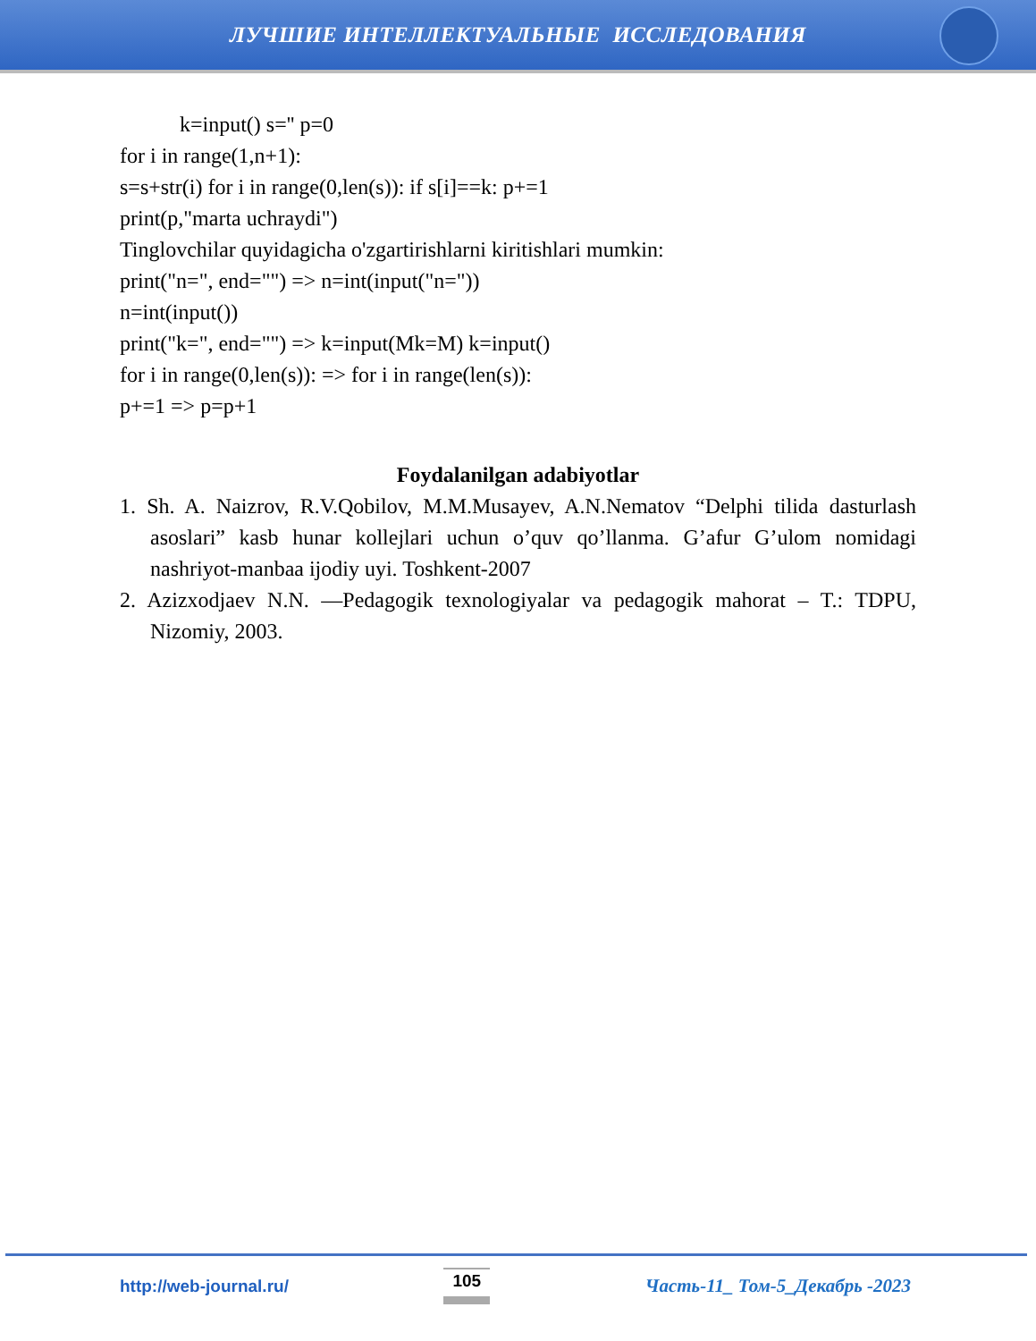ЛУЧШИЕ ИНТЕЛЛЕКТУАЛЬНЫЕ ИССЛЕДОВАНИЯ
k=input() s='' p=0
for i in range(1,n+1):
s=s+str(i) for i in range(0,len(s)): if s[i]==k: p+=1
print(p,"marta uchraydi")
Tinglovchilar quyidagicha o'zgartirishlarni kiritishlari mumkin:
print("n=", end="") => n=int(input("n="))
n=int(input())
print("k=", end="") => k=input(Mk=M) k=input()
for i in range(0,len(s)): => for i in range(len(s)):
p+=1 => p=p+1
Foydalanilgan adabiyotlar
1. Sh. A. Naizrov, R.V.Qobilov, M.M.Musayev, A.N.Nematov “Delphi tilida dasturlash asoslari” kasb hunar kollejlari uchun o’quv qo’llanma. G’afur G’ulom nomidagi nashriyot-manbaa ijodiy uyi. Toshkent-2007
2. Azizxodjaev N.N. ―Pedagogik texnologiyalar va pedagogik mahorat – T.: TDPU, Nizomiy, 2003.
http://web-journal.ru/ 105 Часть-11_ Том-5_Декабрь -2023